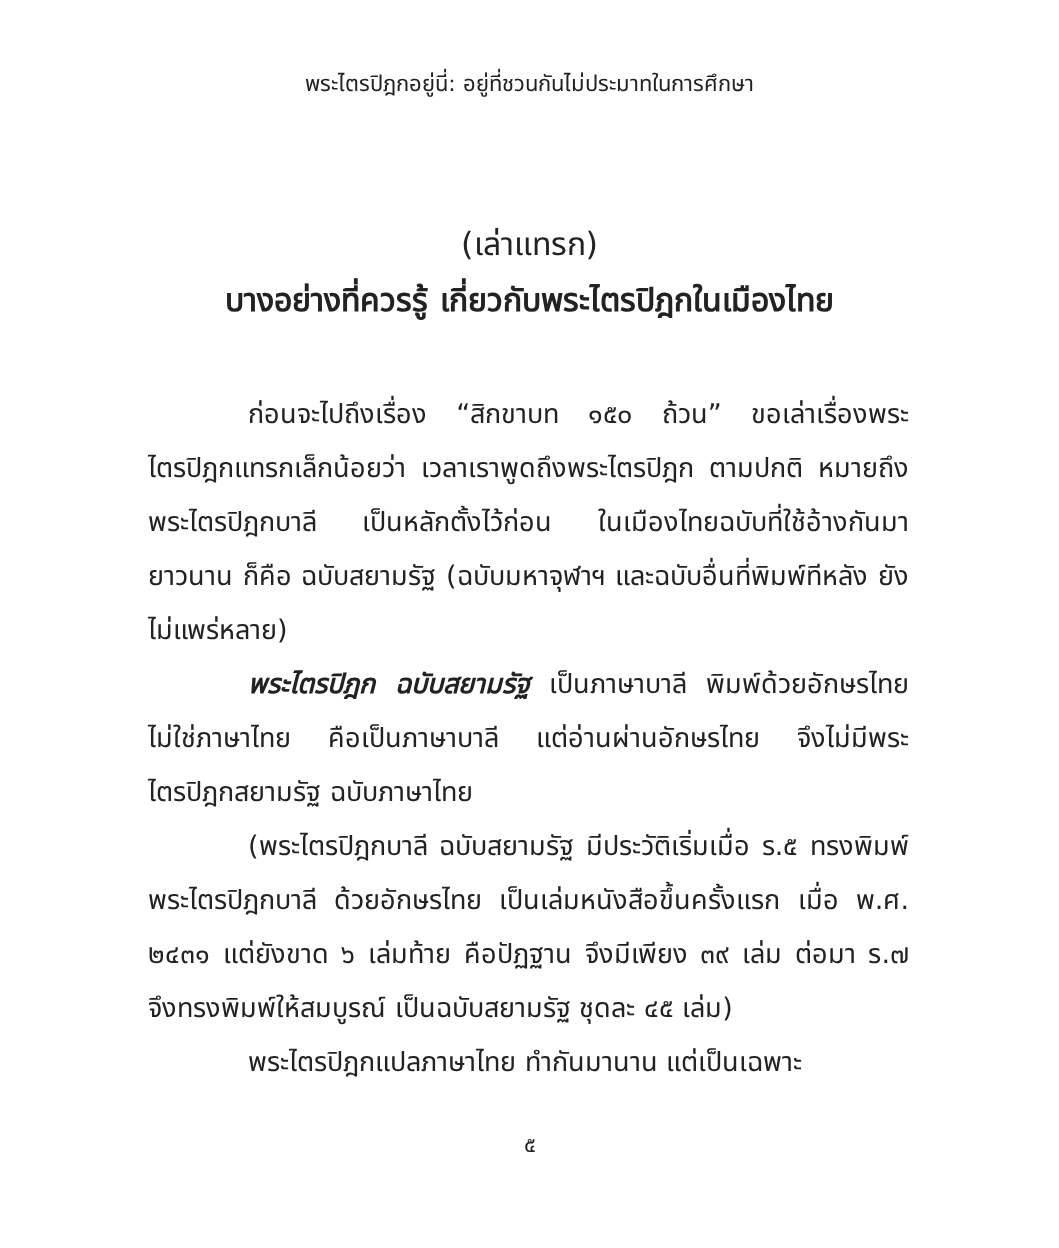พระไตรปิฎกอยู่นี่: อยู่ที่ชวนกันไม่ประมาทในการศึกษา
(เล่าแทรก)
บางอย่างที่ควรรู้ เกี่ยวกับพระไตรปิฎกในเมืองไทย
ก่อนจะไปถึงเรื่อง “สิกขาบท ๑๕๐ ถ้วน” ขอเล่าเรื่องพระไตรปิฎกแทรกเล็กน้อยว่า เวลาเราพูดถึงพระไตรปิฎก ตามปกติ หมายถึงพระไตรปิฎกบาลี เป็นหลักตั้งไว้ก่อน ในเมืองไทยฉบับที่ใช้อ้างกันมายาวนาน ก็คือ ฉบับสยามรัฐ (ฉบับมหาจุฬาฯ และฉบับอื่นที่พิมพ์ทีหลัง ยังไม่แพร่หลาย)
พระไตรปิฎก ฉบับสยามรัฐ เป็นภาษาบาลี พิมพ์ด้วยอักษรไทย ไม่ใช่ภาษาไทย คือเป็นภาษาบาลี แต่อ่านผ่านอักษรไทย จึงไม่มีพระไตรปิฎกสยามรัฐ ฉบับภาษาไทย
(พระไตรปิฎกบาลี ฉบับสยามรัฐ มีประวัติเริ่มเมื่อ ร.๕ ทรงพิมพ์พระไตรปิฎกบาลี ด้วยอักษรไทย เป็นเล่มหนังสือขึ้นครั้งแรก เมื่อ พ.ศ. ๒๔๓๑ แต่ยังขาด ๖ เล่มท้าย คือปัฏฐาน จึงมีเพียง ๓๙ เล่ม ต่อมา ร.๗ จึงทรงพิมพ์ให้สมบูรณ์ เป็นฉบับสยามรัฐ ชุดละ ๔๕ เล่ม)
พระไตรปิฎกแปลภาษาไทย ทำกันมานาน แต่เป็นเฉพาะ
๕